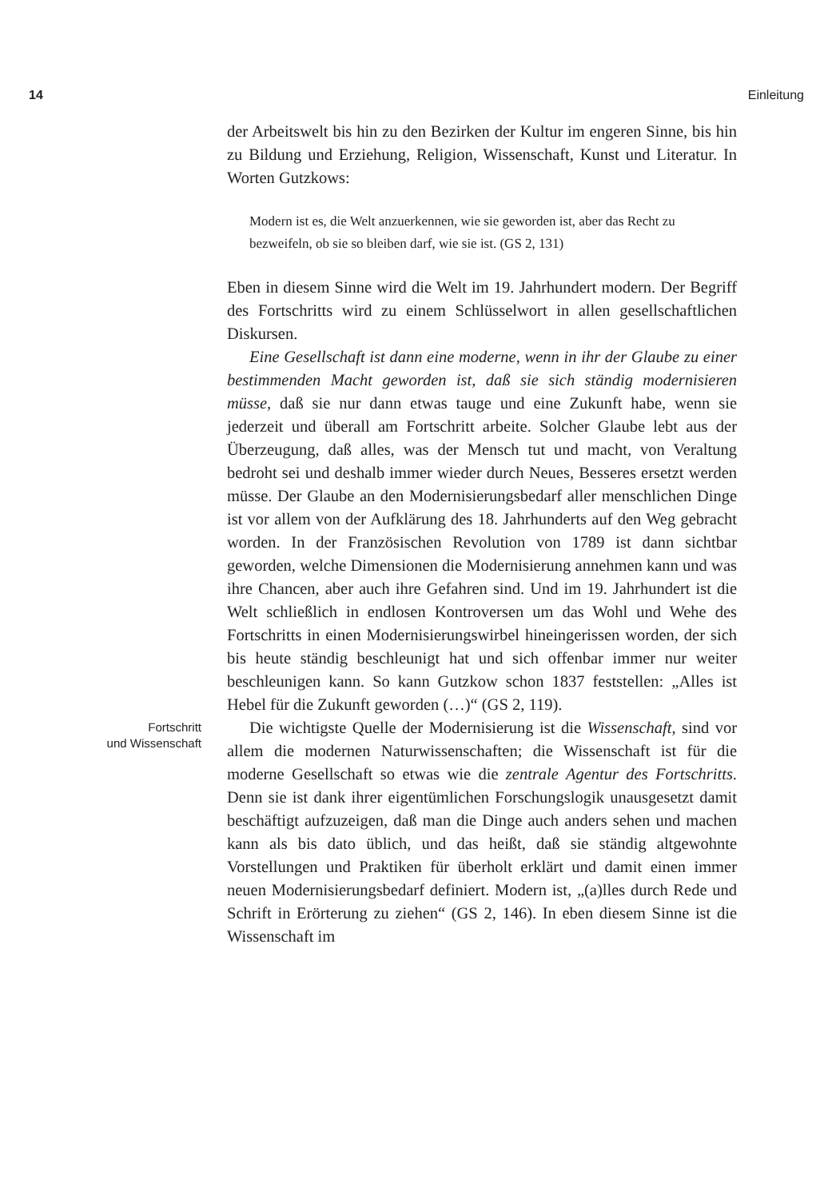14 Einleitung
der Arbeitswelt bis hin zu den Bezirken der Kultur im engeren Sinne, bis hin zu Bildung und Erziehung, Religion, Wissenschaft, Kunst und Literatur. In Worten Gutzkows:
Modern ist es, die Welt anzuerkennen, wie sie geworden ist, aber das Recht zu bezweifeln, ob sie so bleiben darf, wie sie ist. (GS 2, 131)
Eben in diesem Sinne wird die Welt im 19. Jahrhundert modern. Der Begriff des Fortschritts wird zu einem Schlüsselwort in allen gesellschaftlichen Diskursen.
Eine Gesellschaft ist dann eine moderne, wenn in ihr der Glaube zu einer bestimmenden Macht geworden ist, daß sie sich ständig modernisieren müsse, daß sie nur dann etwas tauge und eine Zukunft habe, wenn sie jederzeit und überall am Fortschritt arbeite. Solcher Glaube lebt aus der Überzeugung, daß alles, was der Mensch tut und macht, von Veraltung bedroht sei und deshalb immer wieder durch Neues, Besseres ersetzt werden müsse. Der Glaube an den Modernisierungsbedarf aller menschlichen Dinge ist vor allem von der Aufklärung des 18. Jahrhunderts auf den Weg gebracht worden. In der Französischen Revolution von 1789 ist dann sichtbar geworden, welche Dimensionen die Modernisierung annehmen kann und was ihre Chancen, aber auch ihre Gefahren sind. Und im 19. Jahrhundert ist die Welt schließlich in endlosen Kontroversen um das Wohl und Wehe des Fortschritts in einen Modernisierungswirbel hineingerissen worden, der sich bis heute ständig beschleunigt hat und sich offenbar immer nur weiter beschleunigen kann. So kann Gutzkow schon 1837 feststellen: „Alles ist Hebel für die Zukunft geworden (…)“ (GS 2, 119).
Fortschritt
und Wissenschaft
Die wichtigste Quelle der Modernisierung ist die Wissenschaft, sind vor allem die modernen Naturwissenschaften; die Wissenschaft ist für die moderne Gesellschaft so etwas wie die zentrale Agentur des Fortschritts. Denn sie ist dank ihrer eigentümlichen Forschungslogik unausgesetzt damit beschäftigt aufzuzeigen, daß man die Dinge auch anders sehen und machen kann als bis dato üblich, und das heißt, daß sie ständig altgewohnte Vorstellungen und Praktiken für überholt erklärt und damit einen immer neuen Modernisierungsbedarf definiert. Modern ist, „(a)lles durch Rede und Schrift in Erörterung zu ziehen“ (GS 2, 146). In eben diesem Sinne ist die Wissenschaft im